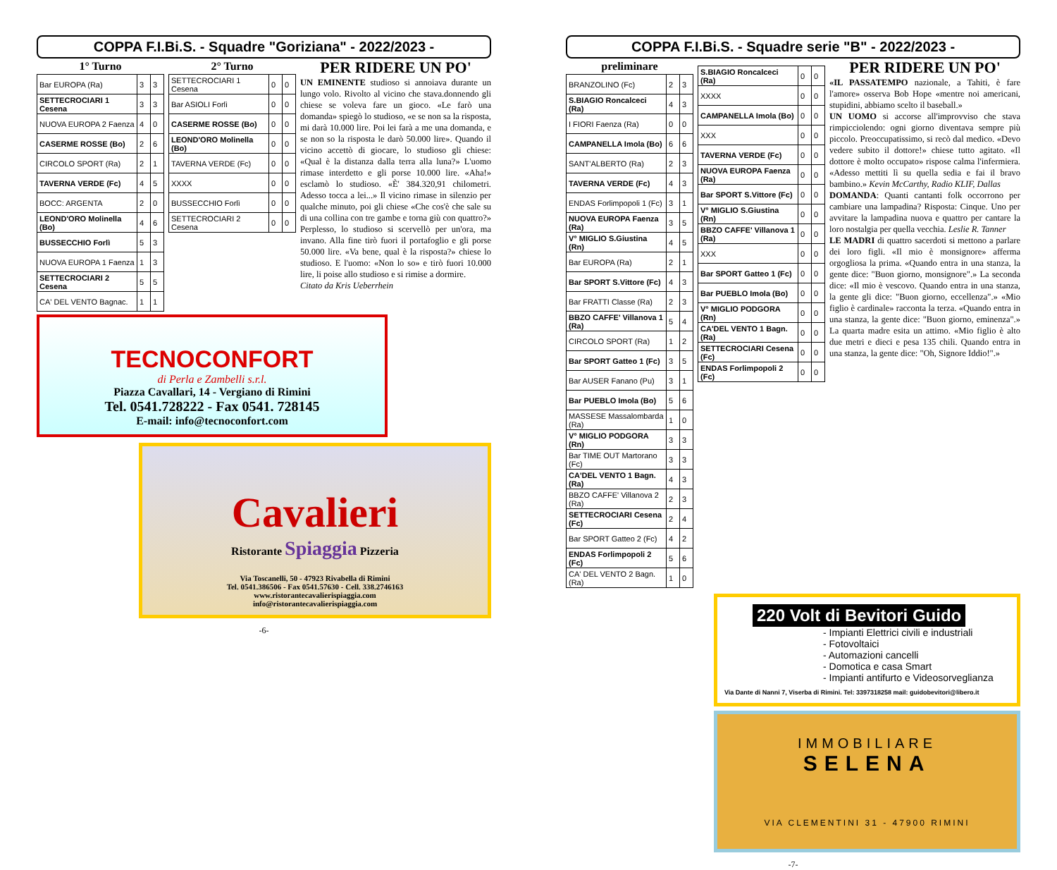COPPA F.I.Bi.S. - Squadre "Goriziana" - 2022/2023 -
1° Turno
| Bar EUROPA (Ra) | 3 | 3 |
| SETTECROCIARI 1 Cesena | 3 | 3 |
| NUOVA EUROPA 2 Faenza | 4 | 0 |
| CASERME ROSSE (Bo) | 2 | 6 |
| CIRCOLO SPORT (Ra) | 2 | 1 |
| TAVERNA VERDE (Fc) | 4 | 5 |
| BOCC: ARGENTA | 2 | 0 |
| LEOND'ORO Molinella (Bo) | 4 | 6 |
| BUSSECCHIO Forlì | 5 | 3 |
| NUOVA EUROPA 1 Faenza | 1 | 3 |
| SETTECROCIARI 2 Cesena | 5 | 5 |
| CA' DEL VENTO Bagnac. | 1 | 1 |
2° Turno
| SETTECROCIARI 1 Cesena | 0 | 0 |
| Bar ASIOLI Forlì | 0 | 0 |
| CASERME ROSSE (Bo) | 0 | 0 |
| LEOND'ORO Molinella (Bo) | 0 | 0 |
| TAVERNA VERDE (Fc) | 0 | 0 |
| XXXX | 0 | 0 |
| BUSSECCHIO Forlì | 0 | 0 |
| SETTECROCIARI 2 Cesena | 0 | 0 |
PER RIDERE UN PO'
UN EMINENTE studioso si annoiava durante un lungo volo. Rivolto al vicino che stava.donnendo gli chiese se voleva fare un gioco. «Le farò una domanda» spiegò lo studioso, «e se non sa la risposta, mi darà 10.000 lire. Poi lei farà a me una domanda, e se non so la risposta le darò 50.000 lire». Quando il vicino accettò di giocare, lo studioso gli chiese: «Qual è la distanza dalla terra alla luna?» L'uomo rimase interdetto e gli porse 10.000 lire. «Aha!» esclamò lo studioso. «È' 384.320,91 chilometri. Adesso tocca a lei...» Il vicino rimase in silenzio per qualche minuto, poi gli chiese «Che cos'è che sale su di una collina con tre gambe e torna giù con quattro?» Perplesso, lo studioso si scervellò per un'ora, ma invano. Alla fine tirò fuori il portafoglio e gli porse 50.000 lire. «Va bene, qual è la risposta?» chiese lo studioso. E l'uomo: «Non lo so» e tirò fuori 10.000 lire, li poise allo studioso e si rimise a dormire.
Citato da Kris Ueberrhein
TECNOCONFORT
di Perla e Zambelli s.r.l.
Piazza Cavallari, 14 - Vergiano di Rimini
Tel. 0541.728222 - Fax 0541. 728145
E-mail: info@tecnoconfort.com
Cavalieri
Ristorante Spiaggia Pizzeria
Via Toscanelli, 50 - 47923 Rivabella di Rimini
Tel. 0541.386506 - Fax 0541.57630 - Cell. 338.2746163
www.ristorantecavalierispiaggia.com
info@ristorantecavalierispiaggia.com
-6-
COPPA F.I.Bi.S. - Squadre serie "B" - 2022/2023 -
preliminare
| BRANZOLINO (Fc) | 2 | 3 |
| S.BIAGIO Roncalceci (Ra) | 4 | 3 |
| I FIORI Faenza (Ra) | 0 | 0 |
| CAMPANELLA Imola (Bo) | 6 | 6 |
| SANT'ALBERTO (Ra) | 2 | 3 |
| TAVERNA VERDE (Fc) | 4 | 3 |
| ENDAS Forlimpopoli 1 (Fc) | 3 | 1 |
| NUOVA EUROPA Faenza (Ra) | 3 | 5 |
| V° MIGLIO S.Giustina (Rn) | 4 | 5 |
| Bar EUROPA (Ra) | 2 | 1 |
| Bar SPORT S.Vittore (Fc) | 4 | 3 |
| Bar FRATTI Classe (Ra) | 2 | 3 |
| BBZO CAFFE' Villanova 1 (Ra) | 5 | 4 |
| CIRCOLO SPORT (Ra) | 1 | 2 |
| Bar SPORT Gatteo 1 (Fc) | 3 | 5 |
| Bar AUSER Fanano (Pu) | 3 | 1 |
| Bar PUEBLO Imola (Bo) | 5 | 6 |
| MASSESE Massalombarda (Ra) | 1 | 0 |
| V° MIGLIO PODGORA (Rn) | 3 | 3 |
| Bar TIME OUT Martorano (Fc) | 3 | 3 |
| CA'DEL VENTO 1 Bagn. (Ra) | 4 | 3 |
| BBZO CAFFE' Villanova 2 (Ra) | 2 | 3 |
| SETTECROCIARI Cesena (Fc) | 2 | 4 |
| Bar SPORT Gatteo 2 (Fc) | 4 | 2 |
| ENDAS Forlimpopoli 2 (Fc) | 5 | 6 |
| CA' DEL VENTO 2 Bagn. (Ra) | 1 | 0 |
| S.BIAGIO Roncalceci (Ra) | 0 | 0 |
| XXXX | 0 | 0 |
| CAMPANELLA Imola (Bo) | 0 | 0 |
| XXX | 0 | 0 |
| TAVERNA VERDE (Fc) | 0 | 0 |
| NUOVA EUROPA Faenza (Ra) | 0 | 0 |
| Bar SPORT S.Vittore (Fc) | 0 | 0 |
| V° MIGLIO S.Giustina (Rn) | 0 | 0 |
| BBZO CAFFE' Villanova 1 (Ra) | 0 | 0 |
| XXX | 0 | 0 |
| Bar SPORT Gatteo 1 (Fc) | 0 | 0 |
| Bar PUEBLO Imola (Bo) | 0 | 0 |
| V° MIGLIO PODGORA (Rn) | 0 | 0 |
| CA'DEL VENTO 1 Bagn. (Ra) | 0 | 0 |
| SETTECROCIARI Cesena (Fc) | 0 | 0 |
| ENDAS Forlimpopoli 2 (Fc) | 0 | 0 |
PER RIDERE UN PO'
«IL PASSATEMPO nazionale, a Tahiti, è fare l'amore» osserva Bob Hope «mentre noi americani, stupidini, abbiamo scelto il baseball.»
UN UOMO si accorse all'improvviso che stava rimpicciolendo: ogni giorno diventava sempre più piccolo. Preoccupatissimo, si recò dal medico. «Devo vedere subito il dottore!» chiese tutto agitato. «Il dottore è molto occupato» rispose calma l'infermiera. «Adesso mettiti lì su quella sedia e fai il bravo bambino.» Kevin McCarthy, Radio KLIF, Dallas
DOMANDA: Quanti cantanti folk occorrono per cambiare una lampadina? Risposta: Cinque. Uno per avvitare la lampadina nuova e quattro per cantare la loro nostalgia per quella vecchia. Leslie R. Tanner
LE MADRI di quattro sacerdoti si mettono a parlare dei loro figli. «Il mio è monsignore» afferma orgogliosa la prima. «Quando entra in una stanza, la gente dice: "Buon giorno, monsignore".» La seconda dice: «Il mio è vescovo. Quando entra in una stanza, la gente gli dice: "Buon giorno, eccellenza".» «Mio figlio è cardinale» racconta la terza. «Quando entra in una stanza, la gente dice: "Buon giorno, eminenza".» La quarta madre esita un attimo. «Mio figlio è alto due metri e dieci e pesa 135 chili. Quando entra in una stanza, la gente dice: "Oh, Signore Iddio!".»
220 Volt di Bevitori Guido
- Impianti Elettrici civili e industriali
- Fotovoltaici
- Automazioni cancelli
- Domotica e casa Smart
- Impianti antifurto e Videosorveglianza
Via Dante di Nanni 7, Viserba di Rimini. Tel: 3397318258 mail: guidobevitori@libero.it
IMMOBILIARE
SELENA
VIA CLEMENTINI 31 - 47900 RIMINI
-7-